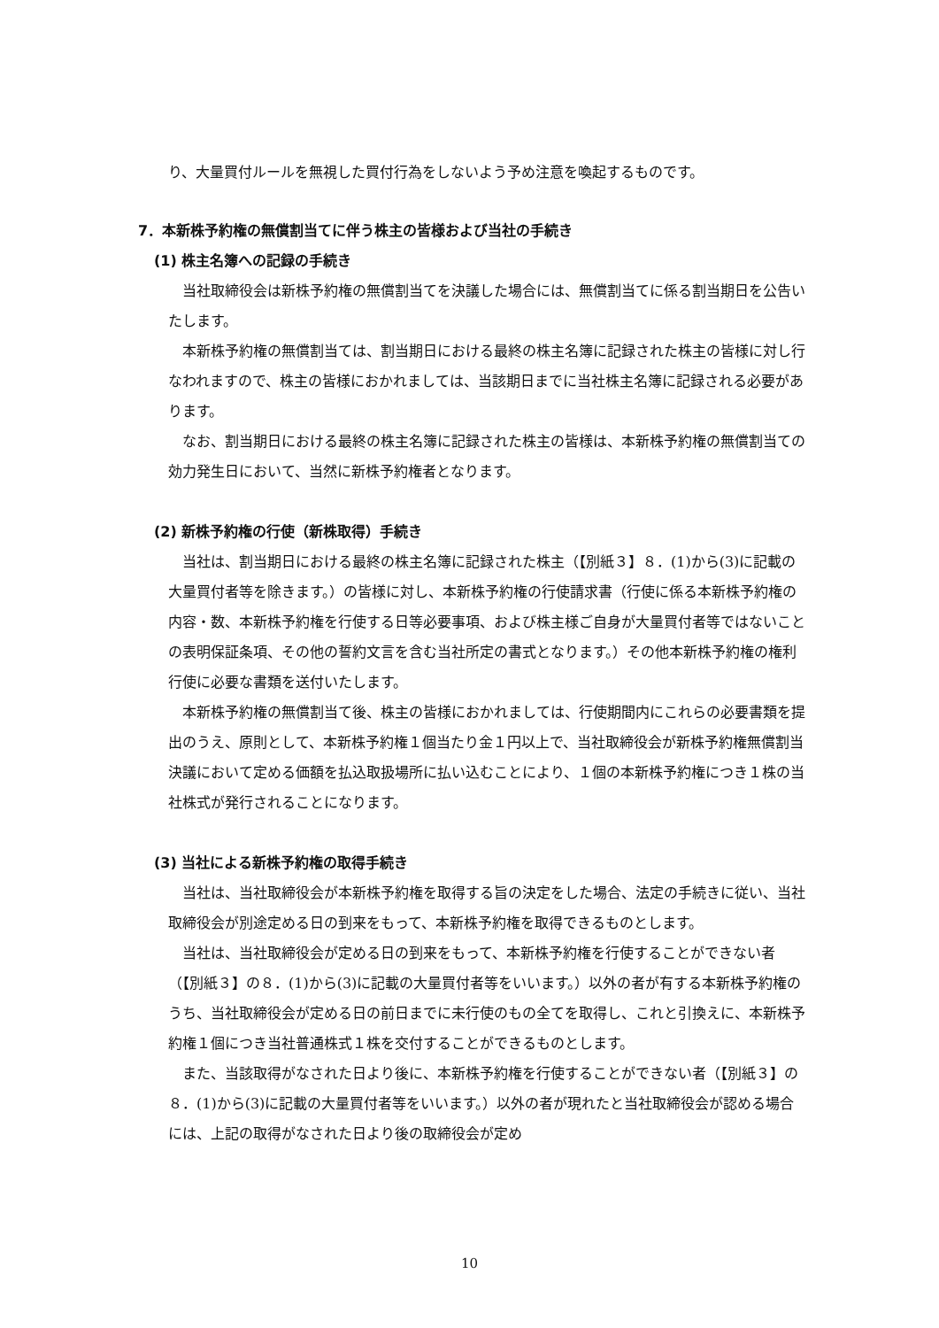り、大量買付ルールを無視した買付行為をしないよう予め注意を喚起するものです。
7．本新株予約権の無償割当てに伴う株主の皆様および当社の手続き
(1) 株主名簿への記録の手続き
当社取締役会は新株予約権の無償割当てを決議した場合には、無償割当てに係る割当期日を公告いたします。
本新株予約権の無償割当ては、割当期日における最終の株主名簿に記録された株主の皆様に対し行なわれますので、株主の皆様におかれましては、当該期日までに当社株主名簿に記録される必要があります。
なお、割当期日における最終の株主名簿に記録された株主の皆様は、本新株予約権の無償割当ての効力発生日において、当然に新株予約権者となります。
(2) 新株予約権の行使（新株取得）手続き
当社は、割当期日における最終の株主名簿に記録された株主（【別紙３】８．(1)から(3)に記載の大量買付者等を除きます。）の皆様に対し、本新株予約権の行使請求書（行使に係る本新株予約権の内容・数、本新株予約権を行使する日等必要事項、および株主様ご自身が大量買付者等ではないことの表明保証条項、その他の誓約文言を含む当社所定の書式となります。）その他本新株予約権の権利行使に必要な書類を送付いたします。
本新株予約権の無償割当て後、株主の皆様におかれましては、行使期間内にこれらの必要書類を提出のうえ、原則として、本新株予約権１個当たり金１円以上で、当社取締役会が新株予約権無償割当決議において定める価額を払込取扱場所に払い込むことにより、１個の本新株予約権につき１株の当社株式が発行されることになります。
(3) 当社による新株予約権の取得手続き
当社は、当社取締役会が本新株予約権を取得する旨の決定をした場合、法定の手続きに従い、当社取締役会が別途定める日の到来をもって、本新株予約権を取得できるものとします。
当社は、当社取締役会が定める日の到来をもって、本新株予約権を行使することができない者（【別紙３】の８．(1)から(3)に記載の大量買付者等をいいます。）以外の者が有する本新株予約権のうち、当社取締役会が定める日の前日までに未行使のもの全てを取得し、これと引換えに、本新株予約権１個につき当社普通株式１株を交付することができるものとします。
また、当該取得がなされた日より後に、本新株予約権を行使することができない者（【別紙３】の８．(1)から(3)に記載の大量買付者等をいいます。）以外の者が現れたと当社取締役会が認める場合には、上記の取得がなされた日より後の取締役会が定め
10